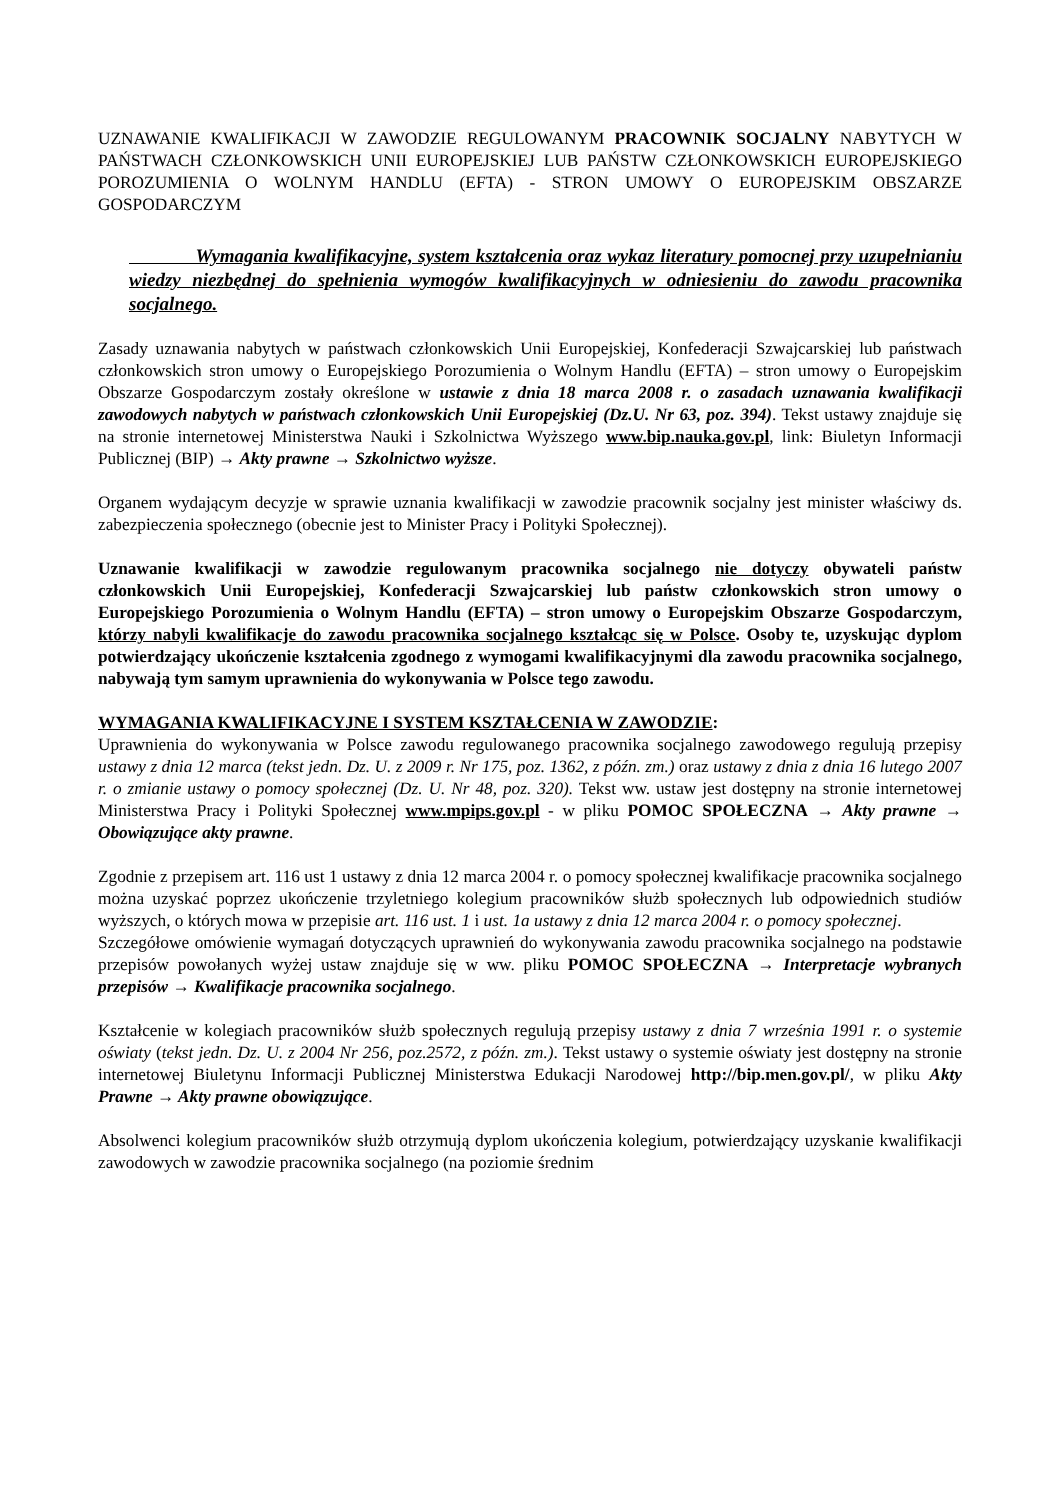UZNAWANIE KWALIFIKACJI W ZAWODZIE REGULOWANYM PRACOWNIK SOCJALNY NABYTYCH W PAŃSTWACH CZŁONKOWSKICH UNII EUROPEJSKIEJ LUB PAŃSTW CZŁONKOWSKICH EUROPEJSKIEGO POROZUMIENIA O WOLNYM HANDLU (EFTA) - STRON UMOWY O EUROPEJSKIM OBSZARZE GOSPODARCZYM
Wymagania kwalifikacyjne, system kształcenia oraz wykaz literatury pomocnej przy uzupełnianiu wiedzy niezbędnej do spełnienia wymogów kwalifikacyjnych w odniesieniu do zawodu pracownika socjalnego.
Zasady uznawania nabytych w państwach członkowskich Unii Europejskiej, Konfederacji Szwajcarskiej lub państwach członkowskich stron umowy o Europejskiego Porozumienia o Wolnym Handlu (EFTA) – stron umowy o Europejskim Obszarze Gospodarczym zostały określone w ustawie z dnia 18 marca 2008 r. o zasadach uznawania kwalifikacji zawodowych nabytych w państwach członkowskich Unii Europejskiej (Dz.U. Nr 63, poz. 394). Tekst ustawy znajduje się na stronie internetowej Ministerstwa Nauki i Szkolnictwa Wyższego www.bip.nauka.gov.pl, link: Biuletyn Informacji Publicznej (BIP) → Akty prawne → Szkolnictwo wyższe.
Organem wydającym decyzje w sprawie uznania kwalifikacji w zawodzie pracownik socjalny jest minister właściwy ds. zabezpieczenia społecznego (obecnie jest to Minister Pracy i Polityki Społecznej).
Uznawanie kwalifikacji w zawodzie regulowanym pracownika socjalnego nie dotyczy obywateli państw członkowskich Unii Europejskiej, Konfederacji Szwajcarskiej lub państw członkowskich stron umowy o Europejskiego Porozumienia o Wolnym Handlu (EFTA) – stron umowy o Europejskim Obszarze Gospodarczym, którzy nabyli kwalifikacje do zawodu pracownika socjalnego kształcąc się w Polsce. Osoby te, uzyskując dyplom potwierdzający ukończenie kształcenia zgodnego z wymogami kwalifikacyjnymi dla zawodu pracownika socjalnego, nabywają tym samym uprawnienia do wykonywania w Polsce tego zawodu.
WYMAGANIA KWALIFIKACYJNE I SYSTEM KSZTAŁCENIA W ZAWODZIE:
Uprawnienia do wykonywania w Polsce zawodu regulowanego pracownika socjalnego zawodowego regulują przepisy ustawy z dnia 12 marca (tekst jedn. Dz. U. z 2009 r. Nr 175, poz. 1362, z późn. zm.) oraz ustawy z dnia z dnia 16 lutego 2007 r. o zmianie ustawy o pomocy społecznej (Dz. U. Nr 48, poz. 320). Tekst ww. ustaw jest dostępny na stronie internetowej Ministerstwa Pracy i Polityki Społecznej www.mpips.gov.pl - w pliku POMOC SPOŁECZNA → Akty prawne → Obowiązujące akty prawne.
Zgodnie z przepisem art. 116 ust 1 ustawy z dnia 12 marca 2004 r. o pomocy społecznej kwalifikacje pracownika socjalnego można uzyskać poprzez ukończenie trzyletniego kolegium pracowników służb społecznych lub odpowiednich studiów wyższych, o których mowa w przepisie art. 116 ust. 1 i ust. 1a ustawy z dnia 12 marca 2004 r. o pomocy społecznej.
Szczegółowe omówienie wymagań dotyczących uprawnień do wykonywania zawodu pracownika socjalnego na podstawie przepisów powołanych wyżej ustaw znajduje się w ww. pliku POMOC SPOŁECZNA → Interpretacje wybranych przepisów → Kwalifikacje pracownika socjalnego.
Kształcenie w kolegiach pracowników służb społecznych regulują przepisy ustawy z dnia 7 września 1991 r. o systemie oświaty (tekst jedn. Dz. U. z 2004 Nr 256, poz.2572, z późn. zm.). Tekst ustawy o systemie oświaty jest dostępny na stronie internetowej Biuletynu Informacji Publicznej Ministerstwa Edukacji Narodowej http://bip.men.gov.pl/, w pliku Akty Prawne → Akty prawne obowiązujące.
Absolwenci kolegium pracowników służb otrzymują dyplom ukończenia kolegium, potwierdzający uzyskanie kwalifikacji zawodowych w zawodzie pracownika socjalnego (na poziomie średnim